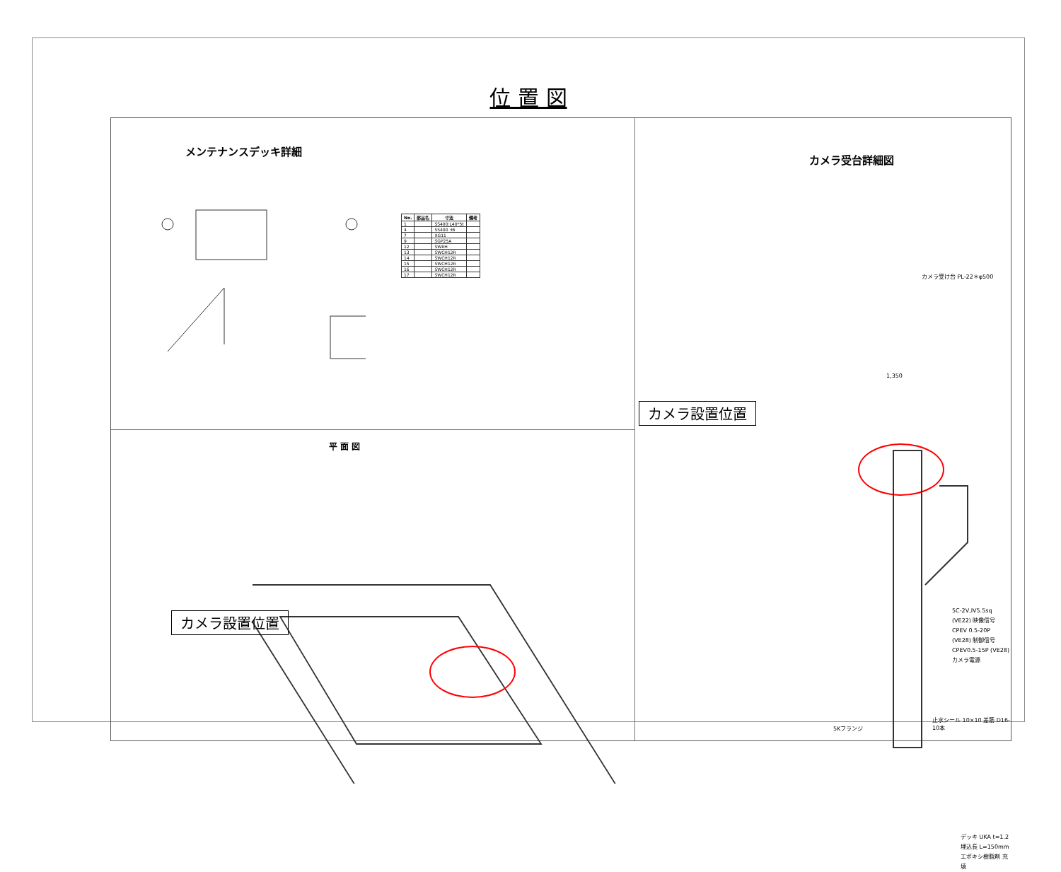位 置 図
メンテナンスデッキ詳細
| No. | 部品名 | 寸法 | 備考 |
| --- | --- | --- | --- |
| 1 | | SS400:L40*5t | |
| 4 | | SS400 :t6 | |
| 7 | | XG11 | |
| 9 | | SGP25A | |
| 12 | | SWRH | |
| 13 | | SWCH12R | |
| 14 | | SWCH12R | |
| 15 | | SWCH12R | |
| 16 | | SWCH12R | |
| 17 | | SWCH12R | |
平 面 図
カメラ設置位置
カメラ受台詳細図
カメラ受け台 PL-22＊φ500
1,350
カメラ設置位置
5C-2V,IV5.5sq (VE22) 映像信号
CPEV 0.5-20P (VE28) 制御信号
CPEV0.5-15P (VE28) カメラ電源
5Kフランジ
止水シール 10×10 差筋 D16-10本
デッキ UKA t=1.2
埋込長 L=150mm
エポキシ樹脂剤 充填